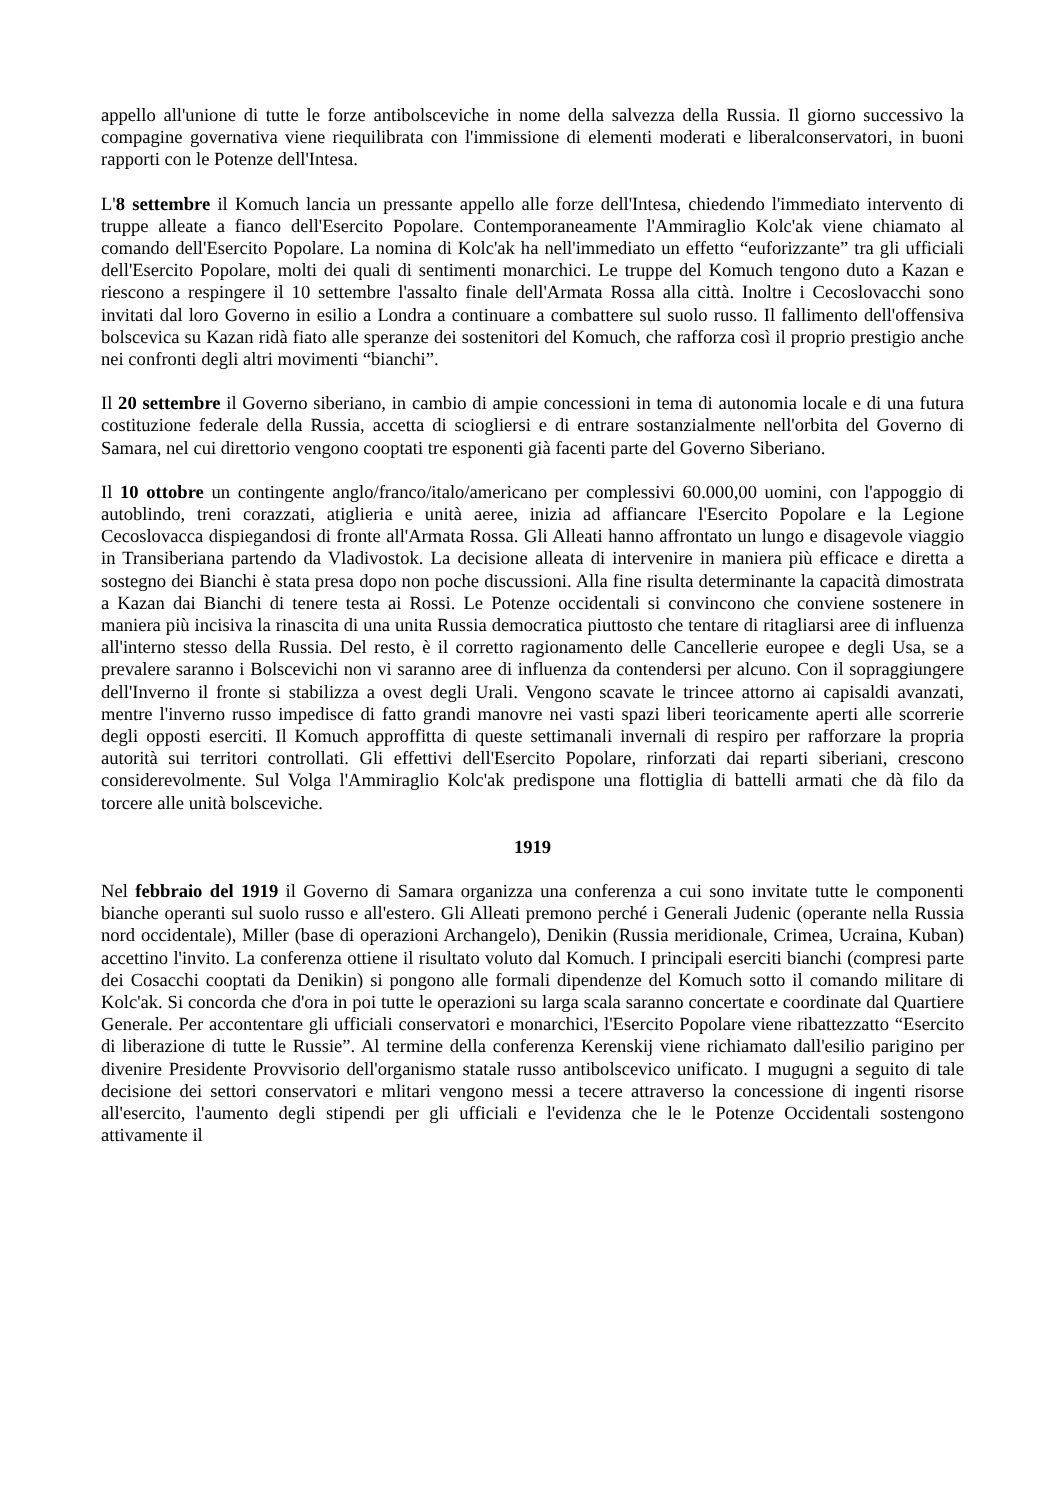appello all'unione di tutte le forze antibolsceviche in nome della salvezza della Russia. Il giorno successivo la compagine governativa viene riequilibrata con l'immissione di elementi moderati e liberalconservatori, in buoni rapporti con le Potenze dell'Intesa.
L'8 settembre il Komuch lancia un pressante appello alle forze dell'Intesa, chiedendo l'immediato intervento di truppe alleate a fianco dell'Esercito Popolare. Contemporaneamente l'Ammiraglio Kolc'ak viene chiamato al comando dell'Esercito Popolare. La nomina di Kolc'ak ha nell'immediato un effetto “euforizzante” tra gli ufficiali dell'Esercito Popolare, molti dei quali di sentimenti monarchici. Le truppe del Komuch tengono duto a Kazan e riescono a respingere il 10 settembre l'assalto finale dell'Armata Rossa alla città. Inoltre i Cecoslovacchi sono invitati dal loro Governo in esilio a Londra a continuare a combattere sul suolo russo. Il fallimento dell'offensiva bolscevica su Kazan ridà fiato alle speranze dei sostenitori del Komuch, che rafforza così il proprio prestigio anche nei confronti degli altri movimenti “bianchi”.
Il 20 settembre il Governo siberiano, in cambio di ampie concessioni in tema di autonomia locale e di una futura costituzione federale della Russia, accetta di sciogliersi e di entrare sostanzialmente nell'orbita del Governo di Samara, nel cui direttorio vengono cooptati tre esponenti già facenti parte del Governo Siberiano.
Il 10 ottobre un contingente anglo/franco/italo/americano per complessivi 60.000,00 uomini, con l'appoggio di autoblindo, treni corazzati, atiglieria e unità aeree, inizia ad affiancare l'Esercito Popolare e la Legione Cecoslovacca dispiegandosi di fronte all'Armata Rossa. Gli Alleati hanno affrontato un lungo e disagevole viaggio in Transiberiana partendo da Vladivostok. La decisione alleata di intervenire in maniera più efficace e diretta a sostegno dei Bianchi è stata presa dopo non poche discussioni. Alla fine risulta determinante la capacità dimostrata a Kazan dai Bianchi di tenere testa ai Rossi. Le Potenze occidentali si convincono che conviene sostenere in maniera più incisiva la rinascita di una unita Russia democratica piuttosto che tentare di ritagliarsi aree di influenza all'interno stesso della Russia. Del resto, è il corretto ragionamento delle Cancellerie europee e degli Usa, se a prevalere saranno i Bolscevichi non vi saranno aree di influenza da contendersi per alcuno. Con il sopraggiungere dell'Inverno il fronte si stabilizza a ovest degli Urali. Vengono scavate le trincee attorno ai capisaldi avanzati, mentre l'inverno russo impedisce di fatto grandi manovre nei vasti spazi liberi teoricamente aperti alle scorrerie degli opposti eserciti. Il Komuch approffitta di queste settimanali invernali di respiro per rafforzare la propria autorità sui territori controllati. Gli effettivi dell'Esercito Popolare, rinforzati dai reparti siberiani, crescono considerevolmente. Sul Volga l'Ammiraglio Kolc'ak predispone una flottiglia di battelli armati che dà filo da torcere alle unità bolsceviche.
1919
Nel febbraio del 1919 il Governo di Samara organizza una conferenza a cui sono invitate tutte le componenti bianche operanti sul suolo russo e all'estero. Gli Alleati premono perché i Generali Judenic (operante nella Russia nord occidentale), Miller (base di operazioni Archangelo), Denikin (Russia meridionale, Crimea, Ucraina, Kuban) accettino l'invito. La conferenza ottiene il risultato voluto dal Komuch. I principali eserciti bianchi (compresi parte dei Cosacchi cooptati da Denikin) si pongono alle formali dipendenze del Komuch sotto il comando militare di Kolc'ak. Si concorda che d'ora in poi tutte le operazioni su larga scala saranno concertate e coordinate dal Quartiere Generale. Per accontentare gli ufficiali conservatori e monarchici, l'Esercito Popolare viene ribattezzatto “Esercito di liberazione di tutte le Russie”. Al termine della conferenza Kerenskij viene richiamato dall'esilio parigino per divenire Presidente Provvisorio dell'organismo statale russo antibolscevico unificato. I mugugni a seguito di tale decisione dei settori conservatori e mlitari vengono messi a tecere attraverso la concessione di ingenti risorse all'esercito, l'aumento degli stipendi per gli ufficiali e l'evidenza che le le Potenze Occidentali sostengono attivamente il